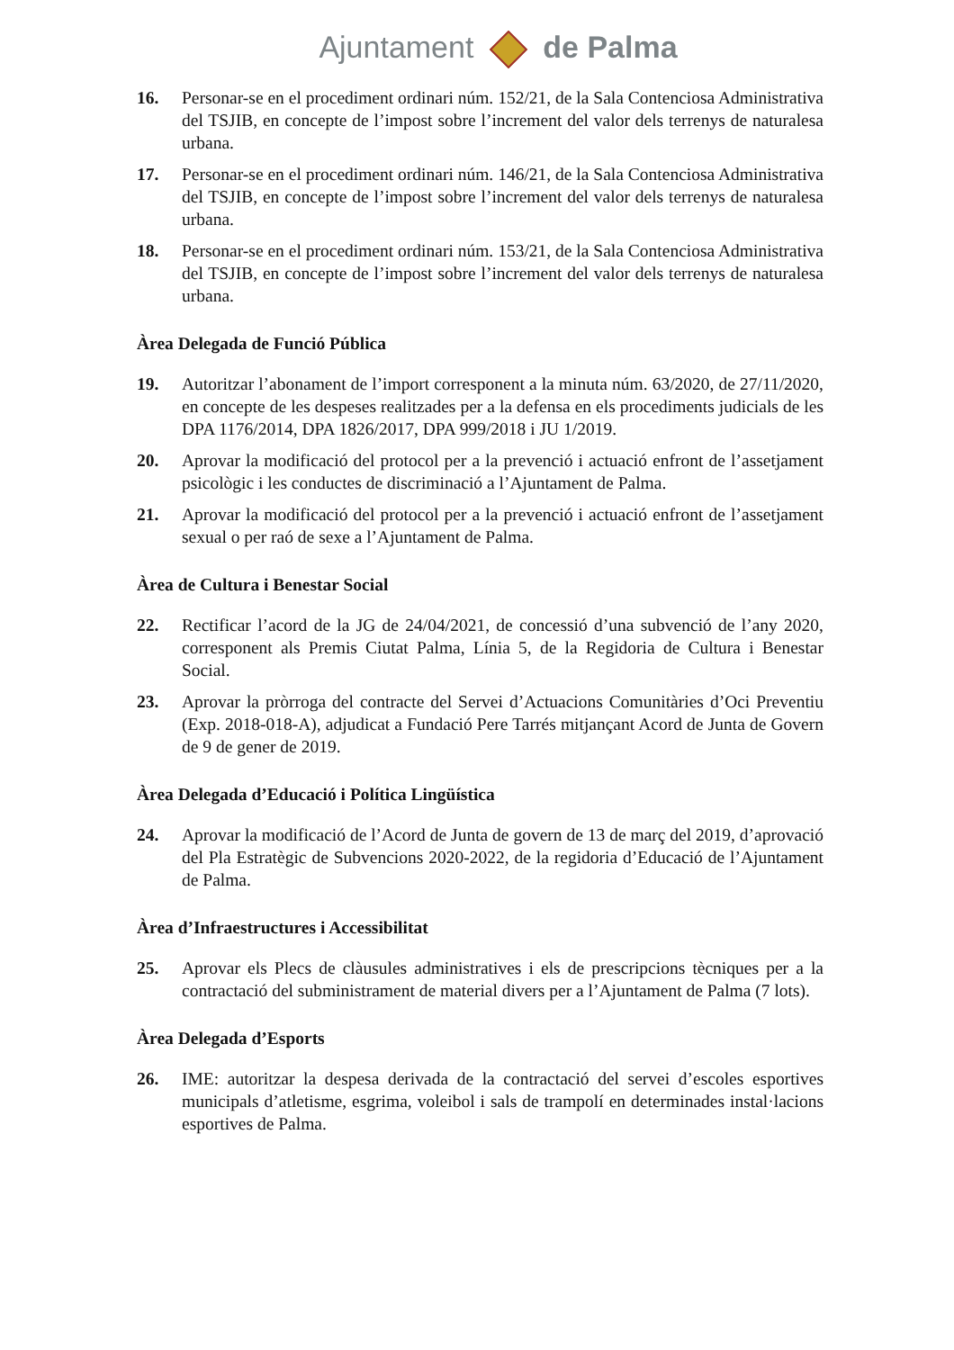Ajuntament de Palma
16. Personar-se en el procediment ordinari núm. 152/21, de la Sala Contenciosa Administrativa del TSJIB, en concepte de l’impost sobre l’increment del valor dels terrenys de naturalesa urbana.
17. Personar-se en el procediment ordinari núm. 146/21, de la Sala Contenciosa Administrativa del TSJIB, en concepte de l’impost sobre l’increment del valor dels terrenys de naturalesa urbana.
18. Personar-se en el procediment ordinari núm. 153/21, de la Sala Contenciosa Administrativa del TSJIB, en concepte de l’impost sobre l’increment del valor dels terrenys de naturalesa urbana.
Àrea Delegada de Funció Pública
19. Autoritzar l’abonament de l’import corresponent a la minuta núm. 63/2020, de 27/11/2020, en concepte de les despeses realitzades per a la defensa en els procediments judicials de les DPA 1176/2014, DPA 1826/2017, DPA 999/2018 i JU 1/2019.
20. Aprovar la modificació del protocol per a la prevenció i actuació enfront de l’assetjament psicològic i les conductes de discriminació a l’Ajuntament de Palma.
21. Aprovar la modificació del protocol per a la prevenció i actuació enfront de l’assetjament sexual o per raó de sexe a l’Ajuntament de Palma.
Àrea de Cultura i Benestar Social
22. Rectificar l’acord de la JG de 24/04/2021, de concessió d’una subvenció de l’any 2020, corresponent als Premis Ciutat Palma, Línia 5, de la Regidoria de Cultura i Benestar Social.
23. Aprovar la pròrroga del contracte del Servei d’Actuacions Comunitàries d’Oci Preventiu (Exp. 2018-018-A), adjudicat a Fundació Pere Tarrés mitjançant Acord de Junta de Govern de 9 de gener de 2019.
Àrea Delegada d’Educació i Política Lingüística
24. Aprovar la modificació de l’Acord de Junta de govern de 13 de març del 2019, d’aprovació del Pla Estratègic de Subvencions 2020-2022, de la regidoria d’Educació de l’Ajuntament de Palma.
Àrea d’Infraestructures i Accessibilitat
25. Aprovar els Plecs de clàusules administratives i els de prescripcions tècniques per a la contractació del subministrament de material divers per a l’Ajuntament de Palma (7 lots).
Àrea Delegada d’Esports
26. IME: autoritzar la despesa derivada de la contractació del servei d’escoles esportives municipals d’atletisme, esgrima, voleibol i sals de trampolí en determinades instal·lacions esportives de Palma.